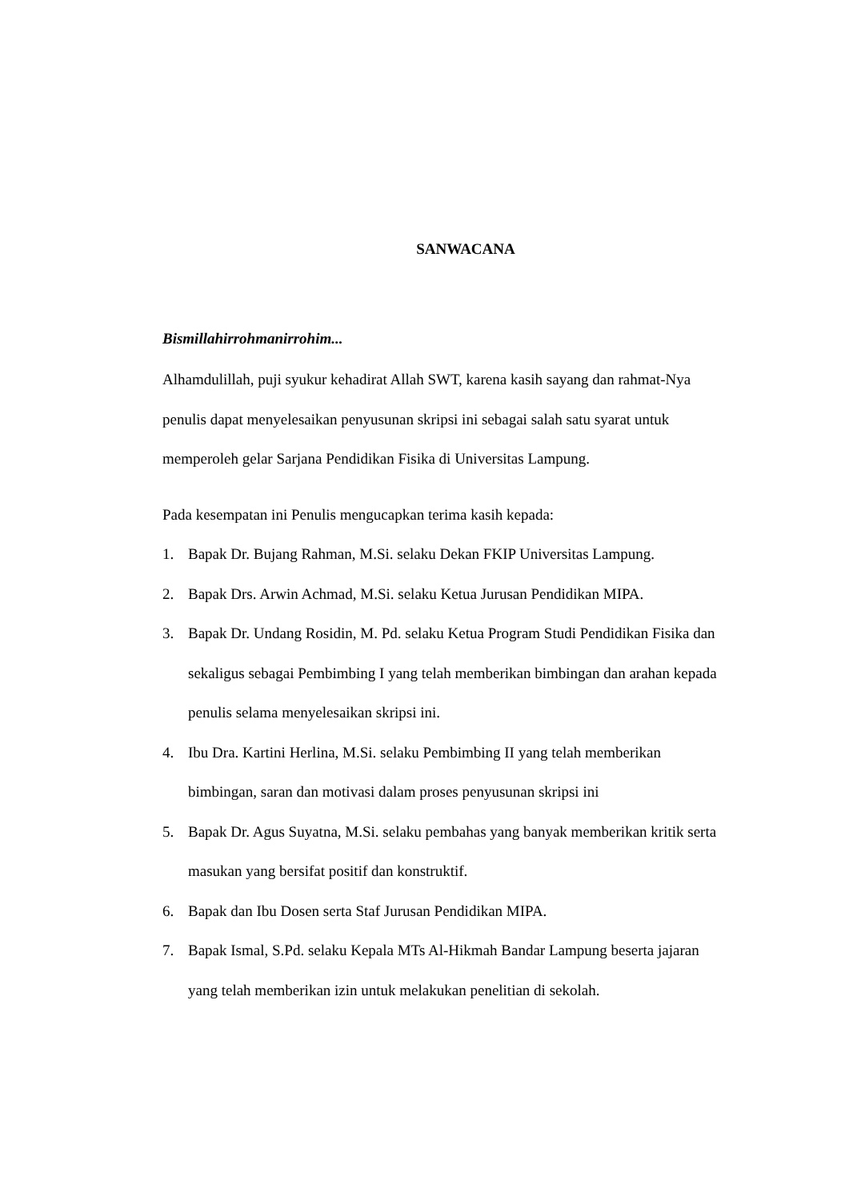SANWACANA
Bismillahirrohmanirrohim...
Alhamdulillah, puji syukur kehadirat Allah SWT, karena kasih sayang dan rahmat-Nya penulis dapat menyelesaikan penyusunan skripsi ini sebagai salah satu syarat untuk memperoleh gelar Sarjana Pendidikan Fisika di Universitas Lampung.
Pada kesempatan ini Penulis mengucapkan terima kasih kepada:
1. Bapak Dr. Bujang Rahman, M.Si. selaku Dekan FKIP Universitas Lampung.
2. Bapak Drs. Arwin Achmad, M.Si. selaku Ketua Jurusan Pendidikan MIPA.
3. Bapak Dr. Undang Rosidin, M. Pd. selaku Ketua Program Studi Pendidikan Fisika dan sekaligus sebagai Pembimbing I yang telah memberikan bimbingan dan arahan kepada penulis selama menyelesaikan skripsi ini.
4. Ibu Dra. Kartini Herlina, M.Si. selaku Pembimbing II yang telah memberikan bimbingan, saran dan motivasi dalam proses penyusunan skripsi ini
5. Bapak Dr. Agus Suyatna, M.Si. selaku pembahas yang banyak memberikan kritik serta masukan yang bersifat positif dan konstruktif.
6. Bapak dan Ibu Dosen serta Staf Jurusan Pendidikan MIPA.
7. Bapak Ismal, S.Pd. selaku Kepala MTs Al-Hikmah Bandar Lampung beserta jajaran yang telah memberikan izin untuk melakukan penelitian di sekolah.